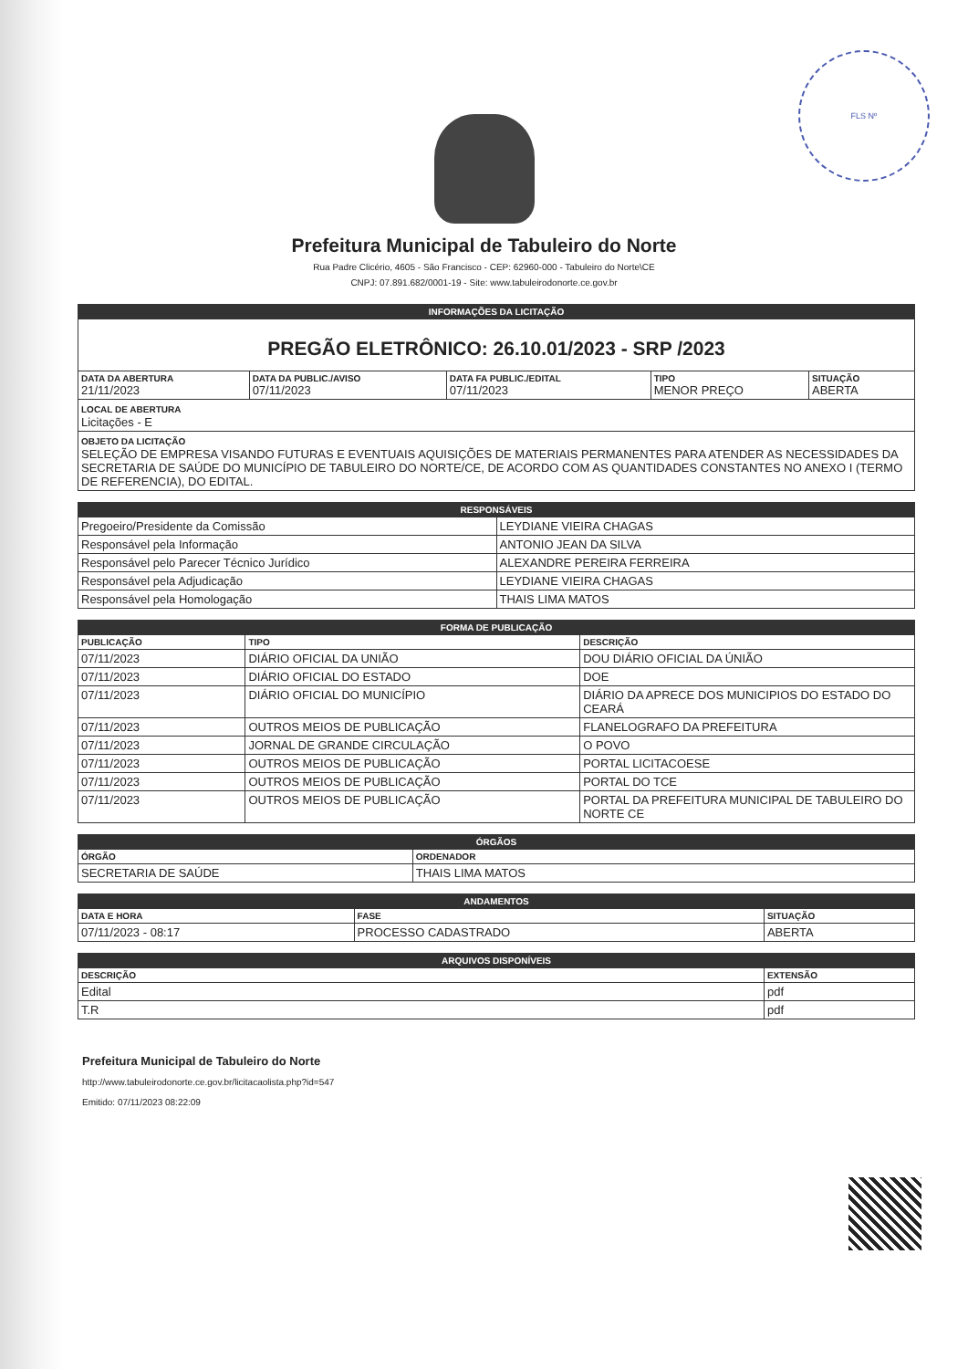FLS Nº
Prefeitura Municipal de Tabuleiro do Norte
Rua Padre Clicério, 4605 - São Francisco - CEP: 62960-000 - Tabuleiro do Norte\CE
CNPJ: 07.891.682/0001-19 - Site: www.tabuleirodonorte.ce.gov.br
| INFORMAÇÕES DA LICITAÇÃO | | | | |
| PREGÃO ELETRÔNICO: 26.10.01/2023 - SRP /2023 | | | | |
| DATA DA ABERTURA 21/11/2023 | DATA DA PUBLIC./AVISO 07/11/2023 | DATA FA PUBLIC./EDITAL 07/11/2023 | TIPO MENOR PREÇO | SITUAÇÃO ABERTA |
| LOCAL DE ABERTURA Licitações - E | | | | |
| OBJETO DA LICITAÇÃO SELEÇÃO DE EMPRESA VISANDO FUTURAS E EVENTUAIS AQUISIÇÕES DE MATERIAIS PERMANENTES PARA ATENDER AS NECESSIDADES DA SECRETARIA DE SAÚDE DO MUNICÍPIO DE TABULEIRO DO NORTE/CE, DE ACORDO COM AS QUANTIDADES CONSTANTES NO ANEXO I (TERMO DE REFERENCIA), DO EDITAL. | | | | |
| RESPONSÁVEIS | |
| Pregoeiro/Presidente da Comissão | LEYDIANE VIEIRA CHAGAS |
| Responsável pela Informação | ANTONIO JEAN DA SILVA |
| Responsável pelo Parecer Técnico Jurídico | ALEXANDRE PEREIRA FERREIRA |
| Responsável pela Adjudicação | LEYDIANE VIEIRA CHAGAS |
| Responsável pela Homologação | THAIS LIMA MATOS |
| FORMA DE PUBLICAÇÃO | | |
| PUBLICAÇÃO | TIPO | DESCRIÇÃO |
| 07/11/2023 | DIÁRIO OFICIAL DA UNIÃO | DOU DIÁRIO OFICIAL DA ÚNIÃO |
| 07/11/2023 | DIÁRIO OFICIAL DO ESTADO | DOE |
| 07/11/2023 | DIÁRIO OFICIAL DO MUNICÍPIO | DIÁRIO DA APRECE DOS MUNICIPIOS DO ESTADO DO CEARÁ |
| 07/11/2023 | OUTROS MEIOS DE PUBLICAÇÃO | FLANELOGRAFO DA PREFEITURA |
| 07/11/2023 | JORNAL DE GRANDE CIRCULAÇÃO | O POVO |
| 07/11/2023 | OUTROS MEIOS DE PUBLICAÇÃO | PORTAL LICITACOESE |
| 07/11/2023 | OUTROS MEIOS DE PUBLICAÇÃO | PORTAL DO TCE |
| 07/11/2023 | OUTROS MEIOS DE PUBLICAÇÃO | PORTAL DA PREFEITURA MUNICIPAL DE TABULEIRO DO NORTE CE |
| ÓRGÃOS | |
| ÓRGÃO | ORDENADOR |
| SECRETARIA DE SAÚDE | THAIS LIMA MATOS |
| ANDAMENTOS | | |
| DATA E HORA | FASE | SITUAÇÃO |
| 07/11/2023 - 08:17 | PROCESSO CADASTRADO | ABERTA |
| ARQUIVOS DISPONÍVEIS | |
| DESCRIÇÃO | EXTENSÃO |
| Edital | pdf |
| T.R | pdf |
Prefeitura Municipal de Tabuleiro do Norte
http://www.tabuleirodonorte.ce.gov.br/licitacaolista.php?id=547
Emitido: 07/11/2023 08:22:09